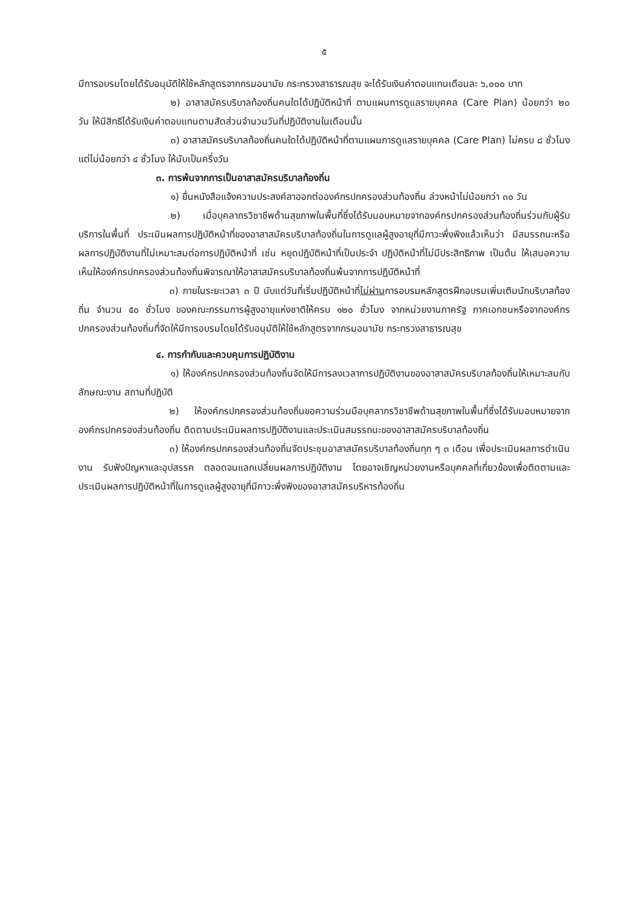๕
มีการอบรมโดยได้รับอนุมัติให้ใช้หลักสูตรจากกรมอนามัย กระทรวงสาธารณสุข จะได้รับเงินค่าตอบแทนเดือนละ ๖,๐๐๐ บาท
๒) อาสาสมัครบริบาลท้องถิ่นคนใดได้ปฏิบัติหน้าที่ ตามแผนการดูแลรายบุคคล (Care Plan) น้อยกว่า ๒๐ วัน ให้มีสิทธิได้รับเงินค่าตอบแทนตามสัดส่วนจำนวนวันที่ปฏิบัติงานในเดือนนั้น
๓) อาสาสมัครบริบาลท้องถิ่นคนใดได้ปฏิบัติหน้าที่ตามแผนการดูแลรายบุคคล (Care Plan) ไม่ครบ ๘ ชั่วโมง แต่ไม่น้อยกว่า ๔ ชั่วโมง ให้นับเป็นครึ่งวัน
๓. การพ้นจากการเป็นอาสาสมัครบริบาลท้องถิ่น
๑) ยื่นหนังสือแจ้งความประสงค์ลาออกต่อองค์กรปกครองส่วนท้องถิ่น ล่วงหน้าไม่น้อยกว่า ๓๐ วัน
๒) เมื่อบุคลากรวิชาชีพด้านสุขภาพในพื้นที่ซึ่งได้รับมอบหมายจากองค์กรปกครองส่วนท้องถิ่นร่วมกับผู้รับบริการในพื้นที่ ประเมินผลการปฏิบัติหน้าที่ของอาสาสมัครบริบาลท้องถิ่นในการดูแลผู้สูงอายุที่มีภาวะพึ่งพิงแล้วเห็นว่า มีสมรรถนะหรือผลการปฏิบัติงานที่ไม่เหมาะสมต่อการปฏิบัติหน้าที่ เช่น หยุดปฏิบัติหน้าที่เป็นประจำ ปฏิบัติหน้าที่ไม่มีประสิทธิภาพ เป็นต้น ให้เสนอความเห็นให้องค์กรปกครองส่วนท้องถิ่นพิจารณาให้อาสาสมัครบริบาลท้องถิ่นพ้นจากการปฏิบัติหน้าที่
๓) ภายในระยะเวลา ๓ ปี นับแต่วันที่เริ่มปฏิบัติหน้าที่ไม่ผ่านการอบรมหลักสูตรฝึกอบรมเพิ่มเติมนักบริบาลท้องถิ่น จำนวน ๕๐ ชั่วโมง ของคณะกรรมการผู้สูงอายุแห่งชาติให้ครบ ๑๒๐ ชั่วโมง จากหน่วยงานภาครัฐ ภาคเอกชนหรือจากองค์กรปกครองส่วนท้องถิ่นที่จัดให้มีการอบรมโดยได้รับอนุมัติให้ใช้หลักสูตรจากกรมอนามัย กระทรวงสาธารณสุข
๔. การกำกับและควบคุมการปฏิบัติงาน
๑) ให้องค์กรปกครองส่วนท้องถิ่นจัดให้มีการลงเวลาการปฏิบัติงานของอาสาสมัครบริบาลท้องถิ่นให้เหมาะสมกับลักษณะงาน สถานที่ปฏิบัติ
๒) ให้องค์กรปกครองส่วนท้องถิ่นขอความร่วมมือบุคลากรวิชาชีพด้านสุขภาพในพื้นที่ซึ่งได้รับมอบหมายจากองค์กรปกครองส่วนท้องถิ่น ติดตามประเมินผลการปฏิบัติงานและประเมินสมรรถนะของอาสาสมัครบริบาลท้องถิ่น
๓) ให้องค์กรปกครองส่วนท้องถิ่นจัดประชุมอาสาสมัครบริบาลท้องถิ่นทุก ๆ ๓ เดือน เพื่อประเมินผลการดำเนินงาน รับฟังปัญหาและอุปสรรค ตลอดจนแลกเปลี่ยนผลการปฏิบัติงาน โดยอาจเชิญหน่วยงานหรือบุคคลที่เกี่ยวข้องเพื่อติดตามและประเมินผลการปฏิบัติหน้าที่ในการดูแลผู้สูงอายุที่มีภาวะพึ่งพิงของอาสาสมัครบริหารท้องถิ่น